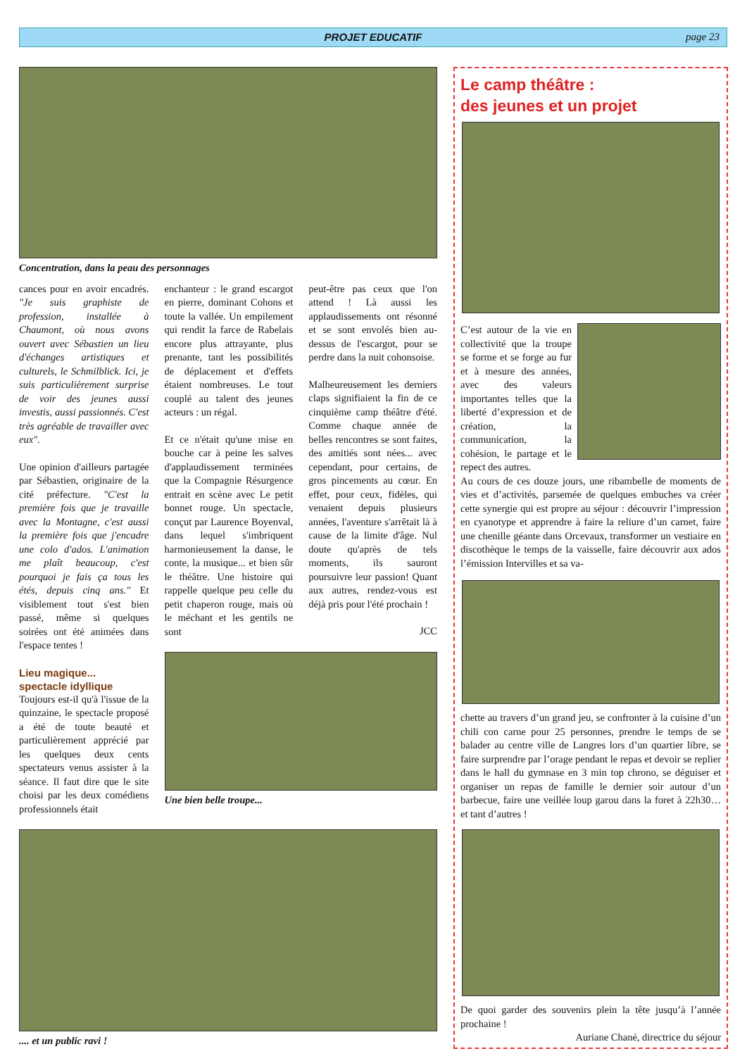PROJET EDUCATIF page 23
Concentration, dans la peau des personnages
cances pour en avoir encadrés. "Je suis graphiste de profession, installée à Chaumont, où nous avons ouvert avec Sébastien un lieu d'échanges artistiques et culturels, le Schmilblick. Ici, je suis particulièrement surprise de voir des jeunes aussi investis, aussi passionnés. C'est très agréable de travailler avec eux".
Une opinion d'ailleurs partagée par Sébastien, originaire de la cité préfecture. "C'est la première fois que je travaille avec la Montagne, c'est aussi la première fois que j'encadre une colo d'ados. L'animation me plaît beaucoup, c'est pourquoi je fais ça tous les étés, depuis cinq ans." Et visiblement tout s'est bien passé, même si quelques soirées ont été animées dans l'espace tentes !
Lieu magique...
spectacle idyllique
Toujours est-il qu'à l'issue de la quinzaine, le spectacle proposé a été de toute beauté et particulièrement apprécié par les quelques deux cents spectateurs venus assister à la séance. Il faut dire que le site choisi par les deux comédiens professionnels était
enchanteur : le grand escargot en pierre, dominant Cohons et toute la vallée. Un empilement qui rendit la farce de Rabelais encore plus attrayante, plus prenante, tant les possibilités de déplacement et d'effets étaient nombreuses. Le tout couplé au talent des jeunes acteurs : un régal.
Et ce n'était qu'une mise en bouche car à peine les salves d'applaudissement terminées que la Compagnie Résurgence entrait en scène avec Le petit bonnet rouge. Un spectacle, conçut par Laurence Boyenval, dans lequel s'imbriquent harmonieusement la danse, le conte, la musique... et bien sûr le théâtre. Une histoire qui rappelle quelque peu celle du petit chaperon rouge, mais où le méchant et les gentils ne sont
peut-être pas ceux que l'on attend ! Là aussi les applaudissements ont résonné et se sont envolés bien au-dessus de l'escargot, pour se perdre dans la nuit cohonsoise.
Malheureusement les derniers claps signifiaient la fin de ce cinquième camp théâtre d'été. Comme chaque année de belles rencontres se sont faites, des amitiés sont nées... avec cependant, pour certains, de gros pincements au cœur. En effet, pour ceux, fidèles, qui venaient depuis plusieurs années, l'aventure s'arrêtait là à cause de la limite d'âge. Nul doute qu'après de tels moments, ils sauront poursuivre leur passion! Quant aux autres, rendez-vous est déjà pris pour l'été prochain !
JCC
Une bien belle troupe...
.... et un public ravi !
Le camp théâtre :
des jeunes et un projet
C’est autour de la vie en collectivité que la troupe se forme et se forge au fur et à mesure des années, avec des valeurs importantes telles que la liberté d’expression et de création, la communication, la cohésion, le partage et le repect des autres.
Au cours de ces douze jours, une ribambelle de moments de vies et d’activités, parsemée de quelques embuches va créer cette synergie qui est propre au séjour : découvrir l’impression en cyanotype et apprendre à faire la reliure d’un carnet, faire une chenille géante dans Orcevaux, transformer un vestiaire en discothèque le temps de la vaisselle, faire découvrir aux ados l’émission Intervilles et sa va-
chette au travers d’un grand jeu, se confronter à la cuisine d’un chili con carne pour 25 personnes, prendre le temps de se balader au centre ville de Langres lors d’un quartier libre, se faire surprendre par l’orage pendant le repas et devoir se replier dans le hall du gymnase en 3 min top chrono, se déguiser et organiser un repas de famille le dernier soir autour d’un barbecue, faire une veillée loup garou dans la foret à 22h30… et tant d’autres !
De quoi garder des souvenirs plein la tête jusqu’à l’année prochaine !
Auriane Chané, directrice du séjour